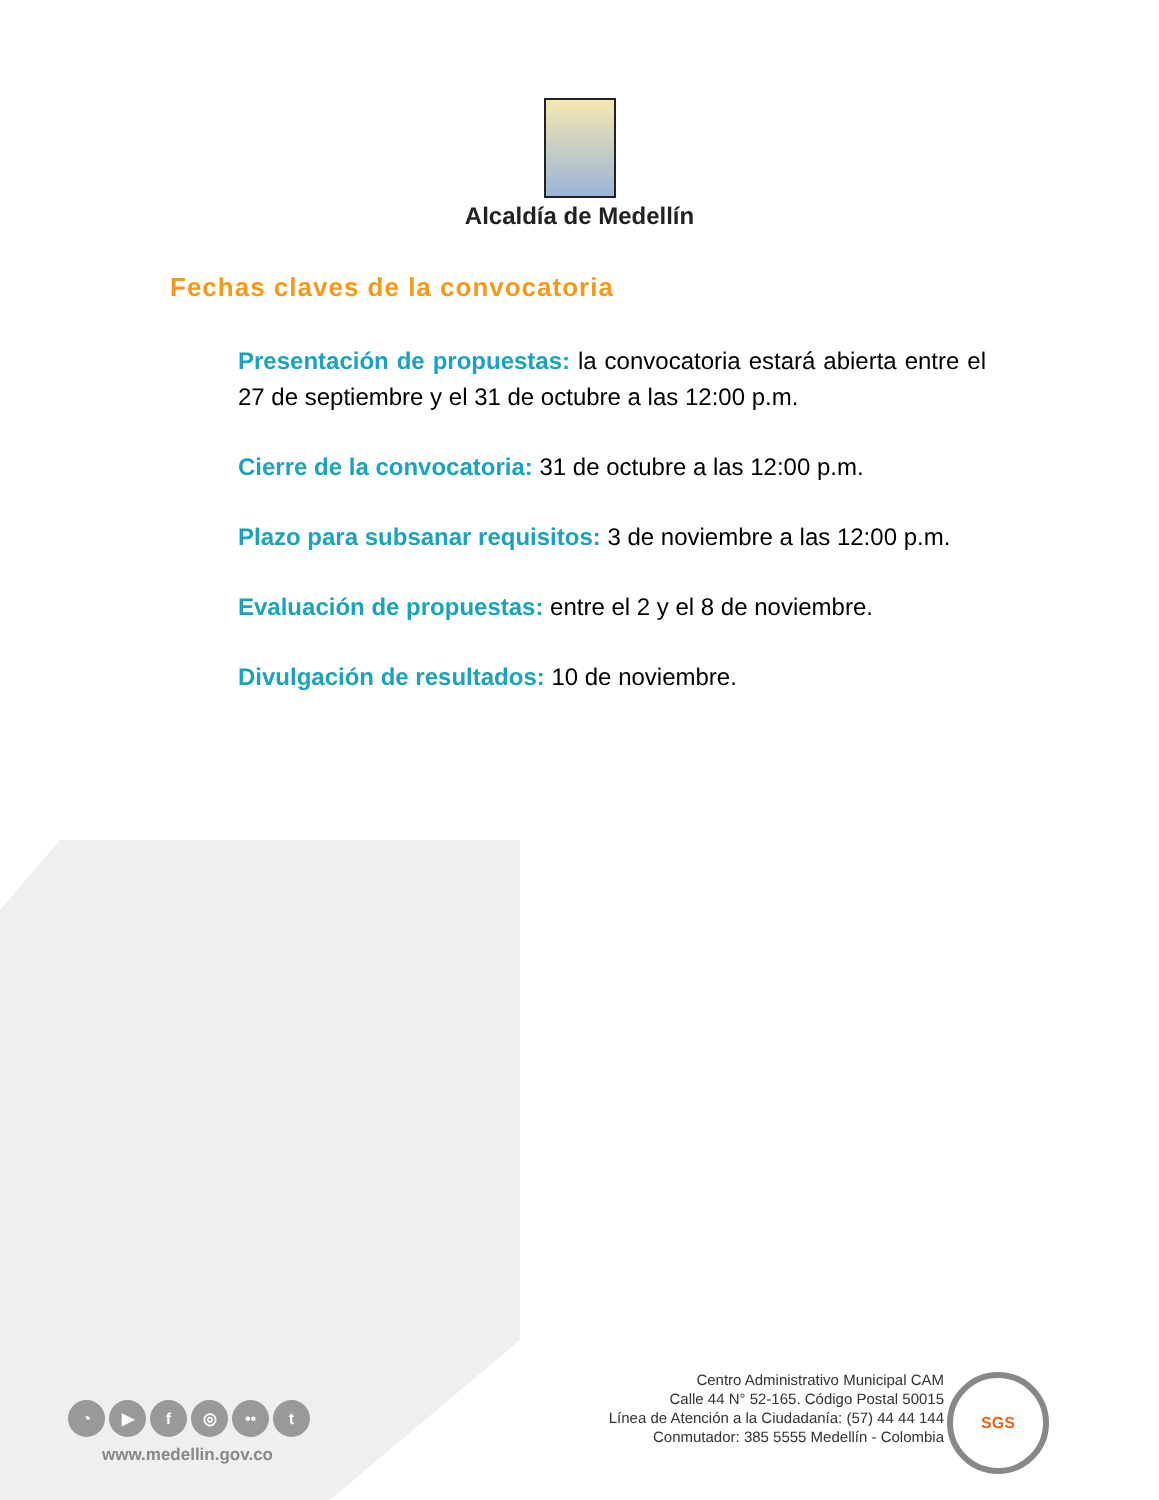Alcaldía de Medellín
Fechas claves de la convocatoria
Presentación de propuestas: la convocatoria estará abierta entre el 27 de septiembre y el 31 de octubre a las 12:00 p.m.
Cierre de la convocatoria: 31 de octubre a las 12:00 p.m.
Plazo para subsanar requisitos: 3 de noviembre a las 12:00 p.m.
Evaluación de propuestas: entre el 2 y el 8 de noviembre.
Divulgación de resultados: 10 de noviembre.
◔ ▶ f ◎ •• t
www.medellin.gov.co
Centro Administrativo Municipal CAM
Calle 44 N° 52-165. Código Postal 50015
Línea de Atención a la Ciudadanía: (57) 44 44 144
Conmutador: 385 5555 Medellín - Colombia
SGS